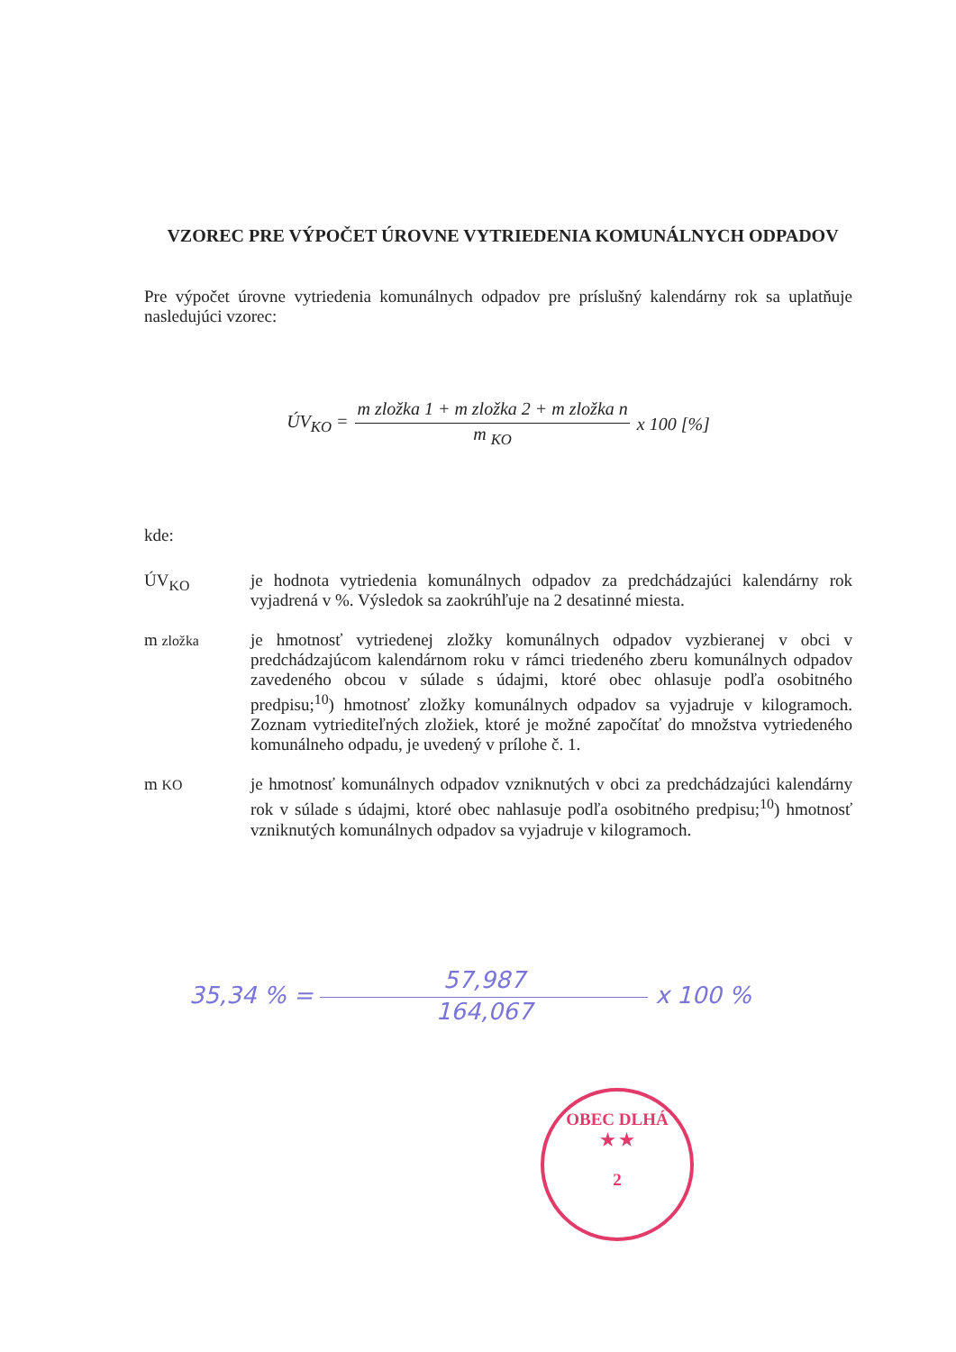VZOREC PRE VÝPOČET ÚROVNE VYTRIEDENIA KOMUNÁLNYCH ODPADOV
Pre výpočet úrovne vytriedenia komunálnych odpadov pre príslušný kalendárny rok sa uplatňuje nasledujúci vzorec:
ÚV<sub>KO</sub> =
m zložka 1 + m zložka 2 + m zložka n
m <sub>KO</sub>
x 100 [%]
kde:
ÚV<sub>KO</sub>
je hodnota vytriedenia komunálnych odpadov za predchádzajúci kalendárny rok vyjadrená v %. Výsledok sa zaokrúhľuje na 2 desatinné miesta.
m zložka
je hmotnosť vytriedenej zložky komunálnych odpadov vyzbieranej v obci v predchádzajúcom kalendárnom roku v rámci triedeného zberu komunálnych odpadov zavedeného obcou v súlade s údajmi, ktoré obec ohlasuje podľa osobitného predpisu;<sup>10</sup>) hmotnosť zložky komunálnych odpadov sa vyjadruje v kilogramoch. Zoznam vytriediteľných zložiek, ktoré je možné započítať do množstva vytriedeného komunálneho odpadu, je uvedený v prílohe č. 1.
m KO
je hmotnosť komunálnych odpadov vzniknutých v obci za predchádzajúci kalendárny rok v súlade s údajmi, ktoré obec nahlasuje podľa osobitného predpisu;<sup>10</sup>) hmotnosť vzniknutých komunálnych odpadov sa vyjadruje v kilogramoch.
35,34 % =
57,987
164,067
x 100 %
OBEC DLHÁ
★ ★
2